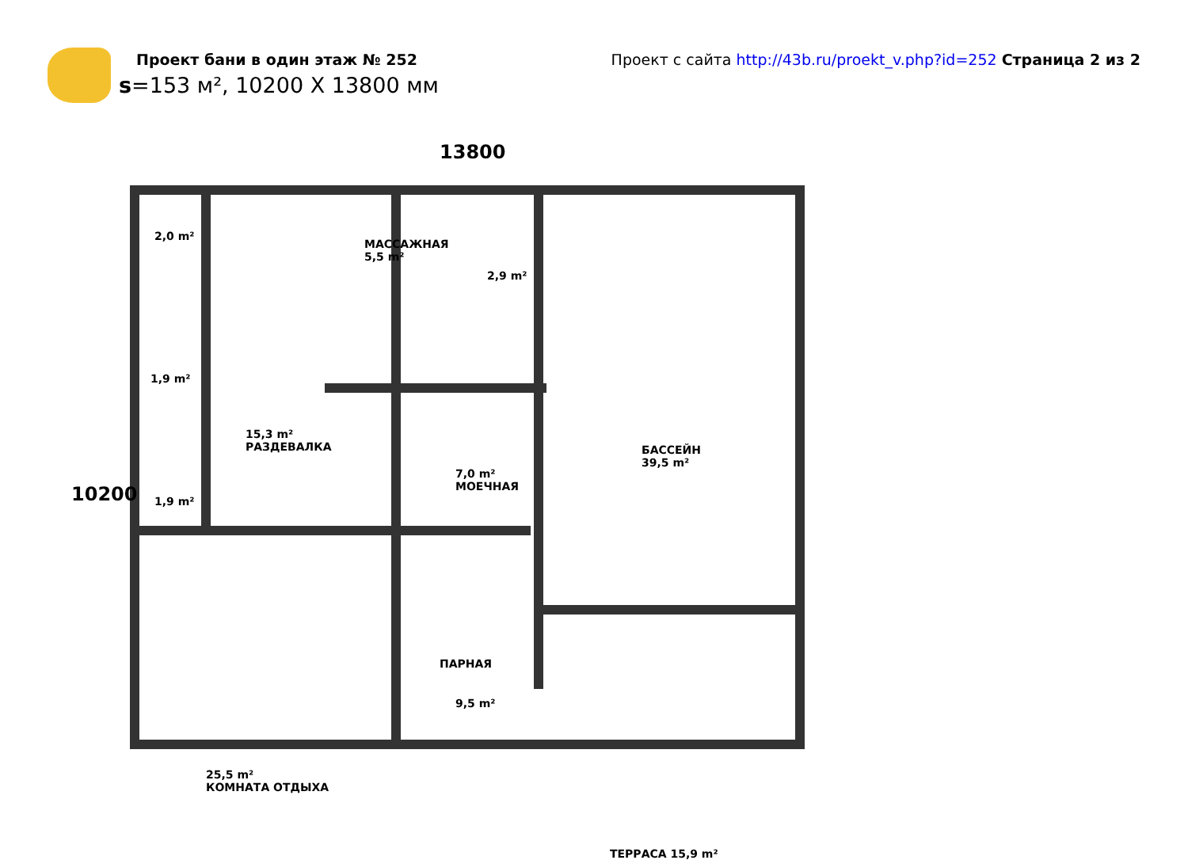Проект бани в один этаж № 252
s=153 м², 10200 X 13800 мм
Проект с сайта http://43b.ru/proekt_v.php?id=252 Страница 2 из 2
13800
10200
2,0 m²
МАССАЖНАЯ
5,5 m²
2,9 m²
1,9 m²
15,3 m²
РАЗДЕВАЛКА
7,0 m²
МОЕЧНАЯ
БАССЕЙН
39,5 m²
1,9 m²
ПАРНАЯ
9,5 m²
25,5 m²
КОМНАТА ОТДЫХА
ТЕРРАСА 15,9 m²